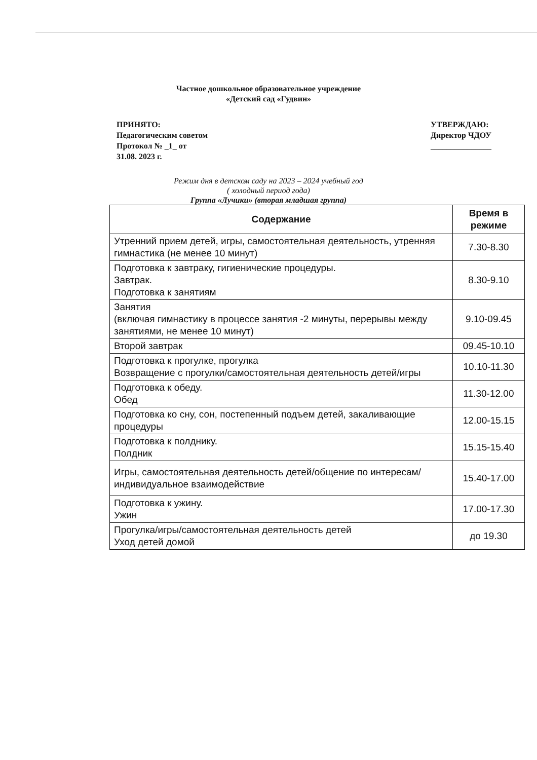Частное дошкольное образовательное учреждение
«Детский сад «Гудвин»
ПРИНЯТО:
Педагогическим советом
Протокол № _1_ от
31.08. 2023 г.
УТВЕРЖДАЮ:
Директор ЧДОУ
_______________
Режим дня в детском саду на 2023 – 2024 учебный год
( холодный период года)
Группа «Лучики» (вторая младшая группа)
| Содержание | Время в режиме |
| --- | --- |
| Утренний прием детей, игры, самостоятельная деятельность, утренняя гимнастика (не менее 10 минут) | 7.30-8.30 |
| Подготовка к завтраку, гигиенические процедуры. Завтрак. Подготовка к занятиям | 8.30-9.10 |
| Занятия (включая гимнастику в процессе занятия -2 минуты, перерывы между занятиями, не менее 10 минут) | 9.10-09.45 |
| Второй завтрак | 09.45-10.10 |
| Подготовка к прогулке, прогулка Возвращение с прогулки/самостоятельная деятельность детей/игры | 10.10-11.30 |
| Подготовка к обеду. Обед | 11.30-12.00 |
| Подготовка ко сну, сон, постепенный подъем детей, закаливающие процедуры | 12.00-15.15 |
| Подготовка к полднику. Полдник | 15.15-15.40 |
| Игры, самостоятельная деятельность детей/общение по интересам/индивидуальное взаимодействие | 15.40-17.00 |
| Подготовка к ужину. Ужин | 17.00-17.30 |
| Прогулка/игры/самостоятельная деятельность детей Уход детей домой | до 19.30 |